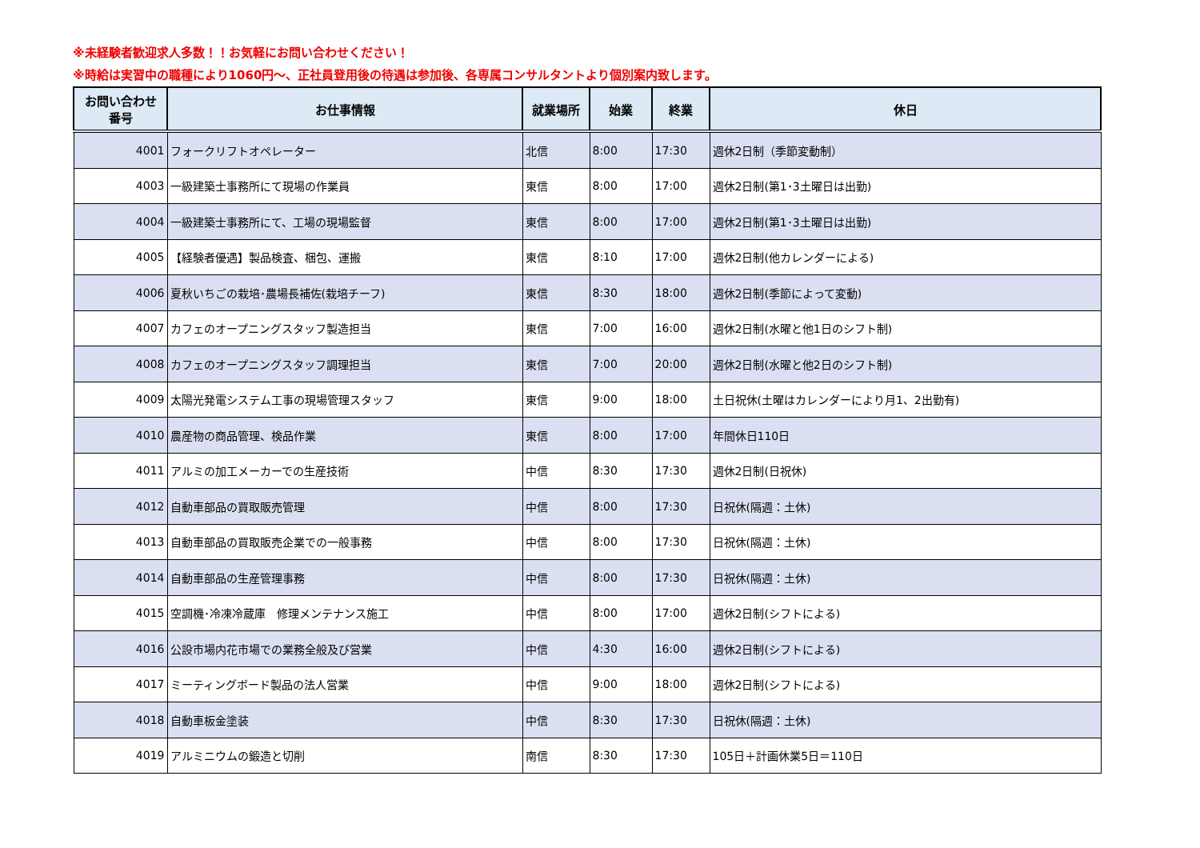※未経験者歓迎求人多数！！お気軽にお問い合わせください！
※時給は実習中の職種により1060円～、正社員登用後の待遇は参加後、各専属コンサルタントより個別案内致します。
| お問い合わせ 番号 | お仕事情報 | 就業場所 | 始業 | 終業 | 休日 |
| --- | --- | --- | --- | --- | --- |
| 4001 | フォークリフトオペレーター | 北信 | 8:00 | 17:30 | 週休2日制（季節変動制） |
| 4003 | 一級建築士事務所にて現場の作業員 | 東信 | 8:00 | 17:00 | 週休2日制(第1･3土曜日は出勤) |
| 4004 | 一級建築士事務所にて、工場の現場監督 | 東信 | 8:00 | 17:00 | 週休2日制(第1･3土曜日は出勤) |
| 4005 | 【経験者優遇】製品検査、梱包、運搬 | 東信 | 8:10 | 17:00 | 週休2日制(他カレンダーによる) |
| 4006 | 夏秋いちごの栽培･農場長補佐(栽培チーフ) | 東信 | 8:30 | 18:00 | 週休2日制(季節によって変動) |
| 4007 | カフェのオープニングスタッフ製造担当 | 東信 | 7:00 | 16:00 | 週休2日制(水曜と他1日のシフト制) |
| 4008 | カフェのオープニングスタッフ調理担当 | 東信 | 7:00 | 20:00 | 週休2日制(水曜と他2日のシフト制) |
| 4009 | 太陽光発電システム工事の現場管理スタッフ | 東信 | 9:00 | 18:00 | 土日祝休(土曜はカレンダーにより月1、2出勤有) |
| 4010 | 農産物の商品管理、検品作業 | 東信 | 8:00 | 17:00 | 年間休日110日 |
| 4011 | アルミの加工メーカーでの生産技術 | 中信 | 8:30 | 17:30 | 週休2日制(日祝休) |
| 4012 | 自動車部品の買取販売管理 | 中信 | 8:00 | 17:30 | 日祝休(隔週：土休) |
| 4013 | 自動車部品の買取販売企業での一般事務 | 中信 | 8:00 | 17:30 | 日祝休(隔週：土休) |
| 4014 | 自動車部品の生産管理事務 | 中信 | 8:00 | 17:30 | 日祝休(隔週：土休) |
| 4015 | 空調機･冷凍冷蔵庫 修理メンテナンス施工 | 中信 | 8:00 | 17:00 | 週休2日制(シフトによる) |
| 4016 | 公設市場内花市場での業務全般及び営業 | 中信 | 4:30 | 16:00 | 週休2日制(シフトによる) |
| 4017 | ミーティングボード製品の法人営業 | 中信 | 9:00 | 18:00 | 週休2日制(シフトによる) |
| 4018 | 自動車板金塗装 | 中信 | 8:30 | 17:30 | 日祝休(隔週：土休) |
| 4019 | アルミニウムの鍛造と切削 | 南信 | 8:30 | 17:30 | 105日＋計画休業5日＝110日 |